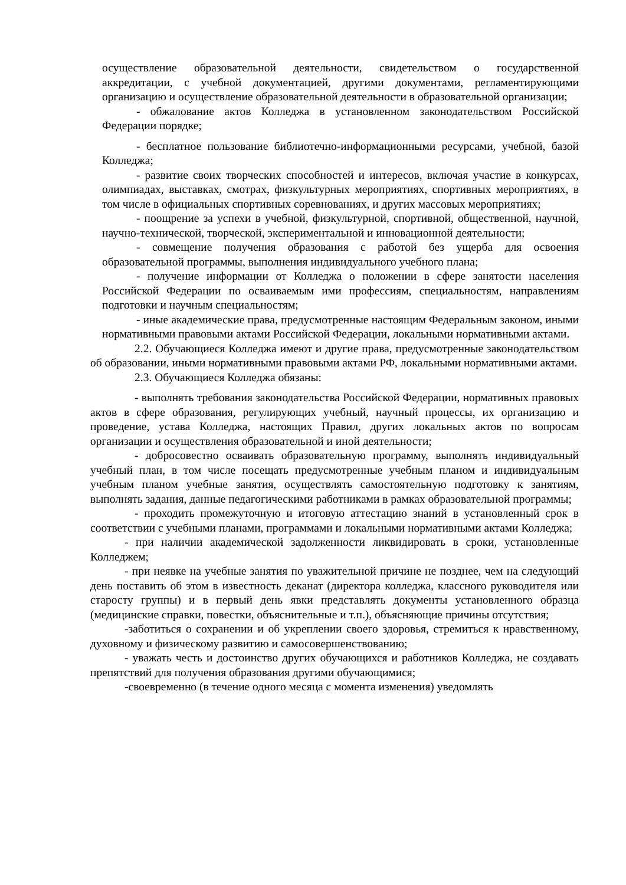осуществление образовательной деятельности, свидетельством о государственной аккредитации, с учебной документацией, другими документами, регламентирующими организацию и осуществление образовательной деятельности в образовательной организации;
- обжалование актов Колледжа в установленном законодательством Российской Федерации порядке;
- бесплатное пользование библиотечно-информационными ресурсами, учебной, базой Колледжа;
- развитие своих творческих способностей и интересов, включая участие в конкурсах, олимпиадах, выставках, смотрах, физкультурных мероприятиях, спортивных мероприятиях, в том числе в официальных спортивных соревнованиях, и других массовых мероприятиях;
- поощрение за успехи в учебной, физкультурной, спортивной, общественной, научной, научно-технической, творческой, экспериментальной и инновационной деятельности;
- совмещение получения образования с работой без ущерба для освоения образовательной программы, выполнения индивидуального учебного плана;
- получение информации от Колледжа о положении в сфере занятости населения Российской Федерации по осваиваемым ими профессиям, специальностям, направлениям подготовки и научным специальностям;
- иные академические права, предусмотренные настоящим Федеральным законом, иными нормативными правовыми актами Российской Федерации, локальными нормативными актами.
2.2. Обучающиеся Колледжа имеют и другие права, предусмотренные законодательством об образовании, иными нормативными правовыми актами РФ, локальными нормативными актами.
2.3. Обучающиеся Колледжа обязаны:
- выполнять требования законодательства Российской Федерации, нормативных правовых актов в сфере образования, регулирующих учебный, научный процессы, их организацию и проведение, устава Колледжа, настоящих Правил, других локальных актов по вопросам организации и осуществления образовательной и иной деятельности;
- добросовестно осваивать образовательную программу, выполнять индивидуальный учебный план, в том числе посещать предусмотренные учебным планом и индивидуальным учебным планом учебные занятия, осуществлять самостоятельную подготовку к занятиям, выполнять задания, данные педагогическими работниками в рамках образовательной программы;
- проходить промежуточную и итоговую аттестацию знаний в установленный срок в соответствии с учебными планами, программами и локальными нормативными актами Колледжа;
- при наличии академической задолженности ликвидировать в сроки, установленные Колледжем;
- при неявке на учебные занятия по уважительной причине не позднее, чем на следующий день поставить об этом в известность деканат (директора колледжа, классного руководителя или старосту группы) и в первый день явки представлять документы установленного образца (медицинские справки, повестки, объяснительные и т.п.), объясняющие причины отсутствия;
-заботиться о сохранении и об укреплении своего здоровья, стремиться к нравственному, духовному и физическому развитию и самосовершенствованию;
- уважать честь и достоинство других обучающихся и работников Колледжа, не создавать препятствий для получения образования другими обучающимися;
-своевременно (в течение одного месяца с момента изменения) уведомлять